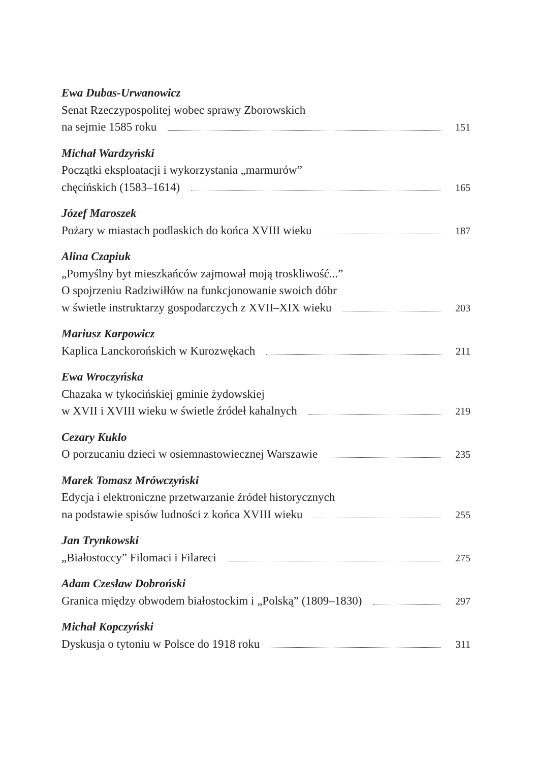Ewa Dubas-Urwanowicz
Senat Rzeczypospolitej wobec sprawy Zborowskich
na sejmie 1585 roku 151
Michał Wardzyński
Początki eksploatacji i wykorzystania „marmurów”
chęcińskich (1583–1614) 165
Józef Maroszek
Pożary w miastach podlaskich do końca XVIII wieku 187
Alina Czapiuk
„Pomyślny byt mieszkańców zajmował moją troskliwość...”
O spojrzeniu Radziwiłłów na funkcjonowanie swoich dóbr
w świetle instruktarzy gospodarczych z XVII–XIX wieku 203
Mariusz Karpowicz
Kaplica Lanckorońskich w Kurozwękach 211
Ewa Wroczyńska
Chazaka w tykocińskiej gminie żydowskiej
w XVII i XVIII wieku w świetle źródeł kahalnych 219
Cezary Kuklo
O porzucaniu dzieci w osiemnastowiecznej Warszawie 235
Marek Tomasz Mrówczyński
Edycja i elektroniczne przetwarzanie źródeł historycznych
na podstawie spisów ludności z końca XVIII wieku 255
Jan Trynkowski
„Białostoccy” Filomaci i Filareci 275
Adam Czesław Dobroński
Granica między obwodem białostockim i „Polską” (1809–1830) 297
Michał Kopczyński
Dyskusja o tytoniu w Polsce do 1918 roku 311